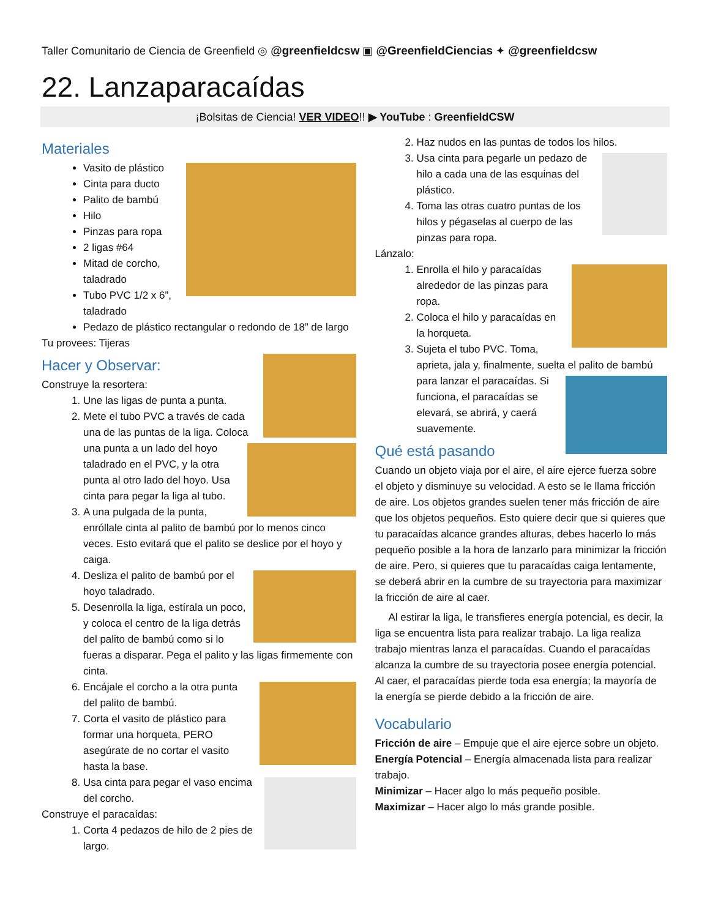Taller Comunitario de Ciencia de Greenfield ◎ @greenfieldcsw ▣ @GreenfieldCiencias ✦ @greenfieldcsw
22. Lanzaparacaídas
¡Bolsitas de Ciencia! VER VIDEO!! ▶ YouTube : GreenfieldCSW
Materiales
Vasito de plástico
Cinta para ducto
Palito de bambú
Hilo
Pinzas para ropa
2 ligas #64
Mitad de corcho, taladrado
Tubo PVC 1/2 x 6”, taladrado
Pedazo de plástico rectangular o redondo de 18” de largo
Tu provees: Tijeras
Hacer y Observar:
Construye la resortera:
1. Une las ligas de punta a punta.
2. Mete el tubo PVC a través de cada una de las puntas de la liga. Coloca una punta a un lado del hoyo taladrado en el PVC, y la otra punta al otro lado del hoyo. Usa cinta para pegar la liga al tubo.
3. A una pulgada de la punta, enróllale cinta al palito de bambú por lo menos cinco veces. Esto evitará que el palito se deslice por el hoyo y caiga.
4. Desliza el palito de bambú por el hoyo taladrado.
5. Desenrolla la liga, estírala un poco, y coloca el centro de la liga detrás del palito de bambú como si lo fueras a disparar. Pega el palito y las ligas firmemente con cinta.
6. Encájale el corcho a la otra punta del palito de bambú.
7. Corta el vasito de plástico para formar una horqueta, PERO asegúrate de no cortar el vasito hasta la base.
8. Usa cinta para pegar el vaso encima del corcho.
Construye el paracaídas:
1. Corta 4 pedazos de hilo de 2 pies de largo.
2. Haz nudos en las puntas de todos los hilos.
3. Usa cinta para pegarle un pedazo de hilo a cada una de las esquinas del plástico.
4. Toma las otras cuatro puntas de los hilos y pégaselas al cuerpo de las pinzas para ropa.
Lánzalo:
1. Enrolla el hilo y paracaídas alrededor de las pinzas para ropa.
2. Coloca el hilo y paracaídas en la horqueta.
3. Sujeta el tubo PVC. Toma, aprieta, jala y, finalmente, suelta el palito de bambú para lanzar el paracaídas. Si funciona, el paracaídas se elevará, se abrirá, y caerá suavemente.
Qué está pasando
Cuando un objeto viaja por el aire, el aire ejerce fuerza sobre el objeto y disminuye su velocidad. A esto se le llama fricción de aire. Los objetos grandes suelen tener más fricción de aire que los objetos pequeños. Esto quiere decir que si quieres que tu paracaídas alcance grandes alturas, debes hacerlo lo más pequeño posible a la hora de lanzarlo para minimizar la fricción de aire. Pero, si quieres que tu paracaídas caiga lentamente, se deberá abrir en la cumbre de su trayectoria para maximizar la fricción de aire al caer.
Al estirar la liga, le transfieres energía potencial, es decir, la liga se encuentra lista para realizar trabajo. La liga realiza trabajo mientras lanza el paracaídas. Cuando el paracaídas alcanza la cumbre de su trayectoria posee energía potencial. Al caer, el paracaídas pierde toda esa energía; la mayoría de la energía se pierde debido a la fricción de aire.
Vocabulario
Fricción de aire – Empuje que el aire ejerce sobre un objeto.
Energía Potencial – Energía almacenada lista para realizar trabajo.
Minimizar – Hacer algo lo más pequeño posible.
Maximizar – Hacer algo lo más grande posible.